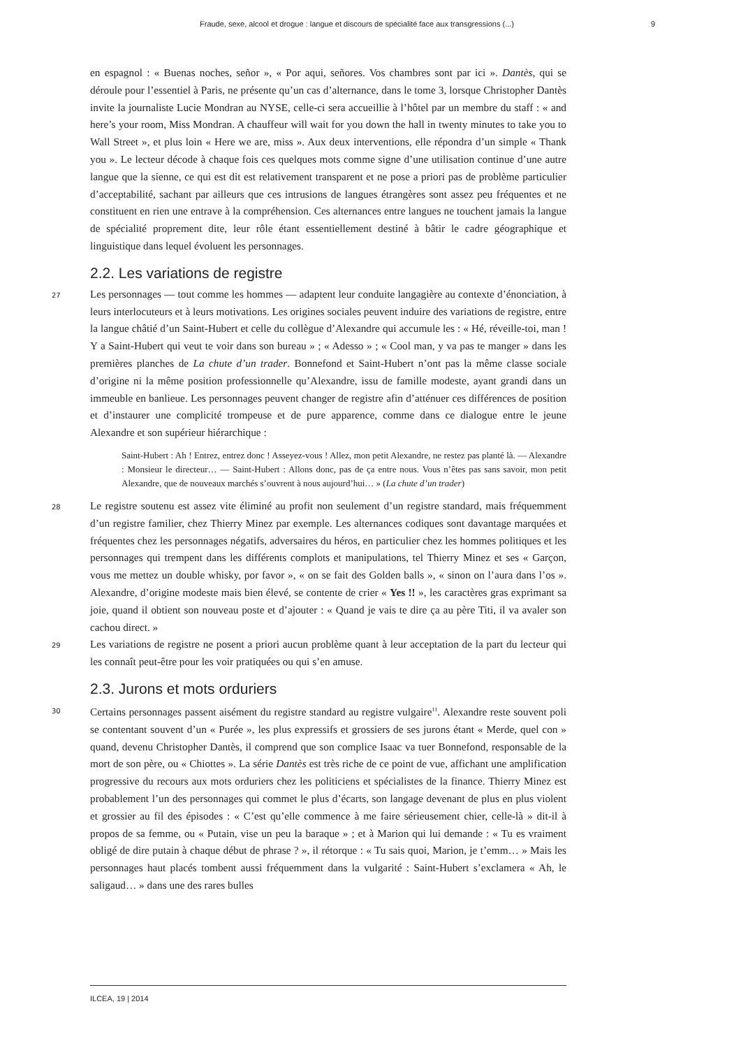Fraude, sexe, alcool et drogue : langue et discours de spécialité face aux transgressions (...) 9
en espagnol : « Buenas noches, señor », « Por aqui, señores. Vos chambres sont par ici ». Dantès, qui se déroule pour l’essentiel à Paris, ne présente qu’un cas d’alternance, dans le tome 3, lorsque Christopher Dantès invite la journaliste Lucie Mondran au NYSE, celle-ci sera accueillie à l’hôtel par un membre du staff : « and here’s your room, Miss Mondran. A chauffeur will wait for you down the hall in twenty minutes to take you to Wall Street », et plus loin « Here we are, miss ». Aux deux interventions, elle répondra d’un simple « Thank you ». Le lecteur décode à chaque fois ces quelques mots comme signe d’une utilisation continue d’une autre langue que la sienne, ce qui est dit est relativement transparent et ne pose a priori pas de problème particulier d’acceptabilité, sachant par ailleurs que ces intrusions de langues étrangères sont assez peu fréquentes et ne constituent en rien une entrave à la compréhension. Ces alternances entre langues ne touchent jamais la langue de spécialité proprement dite, leur rôle étant essentiellement destiné à bâtir le cadre géographique et linguistique dans lequel évoluent les personnages.
2.2. Les variations de registre
27 Les personnages — tout comme les hommes — adaptent leur conduite langagière au contexte d’énonciation, à leurs interlocuteurs et à leurs motivations. Les origines sociales peuvent induire des variations de registre, entre la langue châtié d’un Saint-Hubert et celle du collègue d’Alexandre qui accumule les : « Hé, réveille-toi, man ! Y a Saint-Hubert qui veut te voir dans son bureau » ; « Adesso » ; « Cool man, y va pas te manger » dans les premières planches de La chute d’un trader. Bonnefond et Saint-Hubert n’ont pas la même classe sociale d’origine ni la même position professionnelle qu’Alexandre, issu de famille modeste, ayant grandi dans un immeuble en banlieue. Les personnages peuvent changer de registre afin d’atténuer ces différences de position et d’instaurer une complicité trompeuse et de pure apparence, comme dans ce dialogue entre le jeune Alexandre et son supérieur hiérarchique :
Saint-Hubert : Ah ! Entrez, entrez donc ! Asseyez-vous ! Allez, mon petit Alexandre, ne restez pas planté là. — Alexandre : Monsieur le directeur… — Saint-Hubert : Allons donc, pas de ça entre nous. Vous n’êtes pas sans savoir, mon petit Alexandre, que de nouveaux marchés s’ouvrent à nous aujourd’hui… » (La chute d’un trader)
28 Le registre soutenu est assez vite éliminé au profit non seulement d’un registre standard, mais fréquemment d’un registre familier, chez Thierry Minez par exemple. Les alternances codiques sont davantage marquées et fréquentes chez les personnages négatifs, adversaires du héros, en particulier chez les hommes politiques et les personnages qui trempent dans les différents complots et manipulations, tel Thierry Minez et ses « Garçon, vous me mettez un double whisky, por favor », « on se fait des Golden balls », « sinon on l’aura dans l’os ». Alexandre, d’origine modeste mais bien élevé, se contente de crier « Yes !! », les caractères gras exprimant sa joie, quand il obtient son nouveau poste et d’ajouter : « Quand je vais te dire ça au père Titi, il va avaler son cachou direct. »
29 Les variations de registre ne posent a priori aucun problème quant à leur acceptation de la part du lecteur qui les connaît peut-être pour les voir pratiquées ou qui s’en amuse.
2.3. Jurons et mots orduriers
30 Certains personnages passent aisément du registre standard au registre vulgaire<sup>11</sup>. Alexandre reste souvent poli se contentant souvent d’un « Purée », les plus expressifs et grossiers de ses jurons étant « Merde, quel con » quand, devenu Christopher Dantès, il comprend que son complice Isaac va tuer Bonnefond, responsable de la mort de son père, ou « Chiottes ». La série Dantès est très riche de ce point de vue, affichant une amplification progressive du recours aux mots orduriers chez les politiciens et spécialistes de la finance. Thierry Minez est probablement l’un des personnages qui commet le plus d’écarts, son langage devenant de plus en plus violent et grossier au fil des épisodes : « C’est qu’elle commence à me faire sérieusement chier, celle-là » dit-il à propos de sa femme, ou « Putain, vise un peu la baraque » ; et à Marion qui lui demande : « Tu es vraiment obligé de dire putain à chaque début de phrase ? », il rétorque : « Tu sais quoi, Marion, je t’emm… » Mais les personnages haut placés tombent aussi fréquemment dans la vulgarité : Saint-Hubert s’exclamera « Ah, le saligaud… » dans une des rares bulles
ILCEA, 19 | 2014